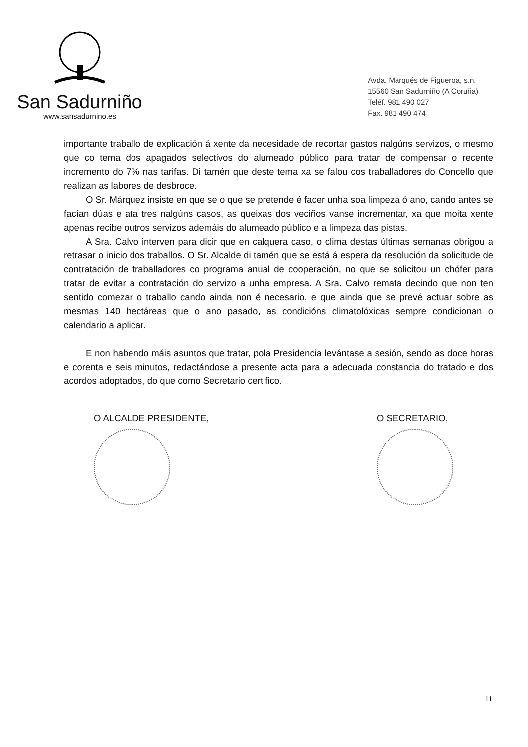San Sadurniño
www.sansadurnino.es
Avda. Marqués de Figueroa, s.n.
15560 San Sadurniño (A Coruña)
Teléf. 981 490 027
Fax. 981 490 474
importante traballo de explicación á xente da necesidade de recortar gastos nalgúns servizos, o mesmo que co tema dos apagados selectivos do alumeado público para tratar de compensar o recente incremento do 7% nas tarifas. Di tamén que deste tema xa se falou cos traballadores do Concello que realizan as labores de desbroce.
O Sr. Márquez insiste en que se o que se pretende é facer unha soa limpeza ó ano, cando antes se facían dúas e ata tres nalgúns casos, as queixas dos veciños vanse incrementar, xa que moita xente apenas recibe outros servizos ademáis do alumeado público e a limpeza das pistas.
A Sra. Calvo interven para dicir que en calquera caso, o clima destas últimas semanas obrigou a retrasar o inicio dos traballos. O Sr. Alcalde di tamén que se está á espera da resolución da solicitude de contratación de traballadores co programa anual de cooperación, no que se solicitou un chófer para tratar de evitar a contratación do servizo a unha empresa. A Sra. Calvo remata decindo que non ten sentido comezar o traballo cando ainda non é necesario, e que ainda que se prevé actuar sobre as mesmas 140 hectáreas que o ano pasado, as condicións climatolóxicas sempre condicionan o calendario a aplicar.
E non habendo máis asuntos que tratar, pola Presidencia levántase a sesión, sendo as doce horas e corenta e seis minutos, redactándose a presente acta para a adecuada constancia do tratado e dos acordos adoptados, do que como Secretario certifico.
O ALCALDE PRESIDENTE, O SECRETARIO,
11